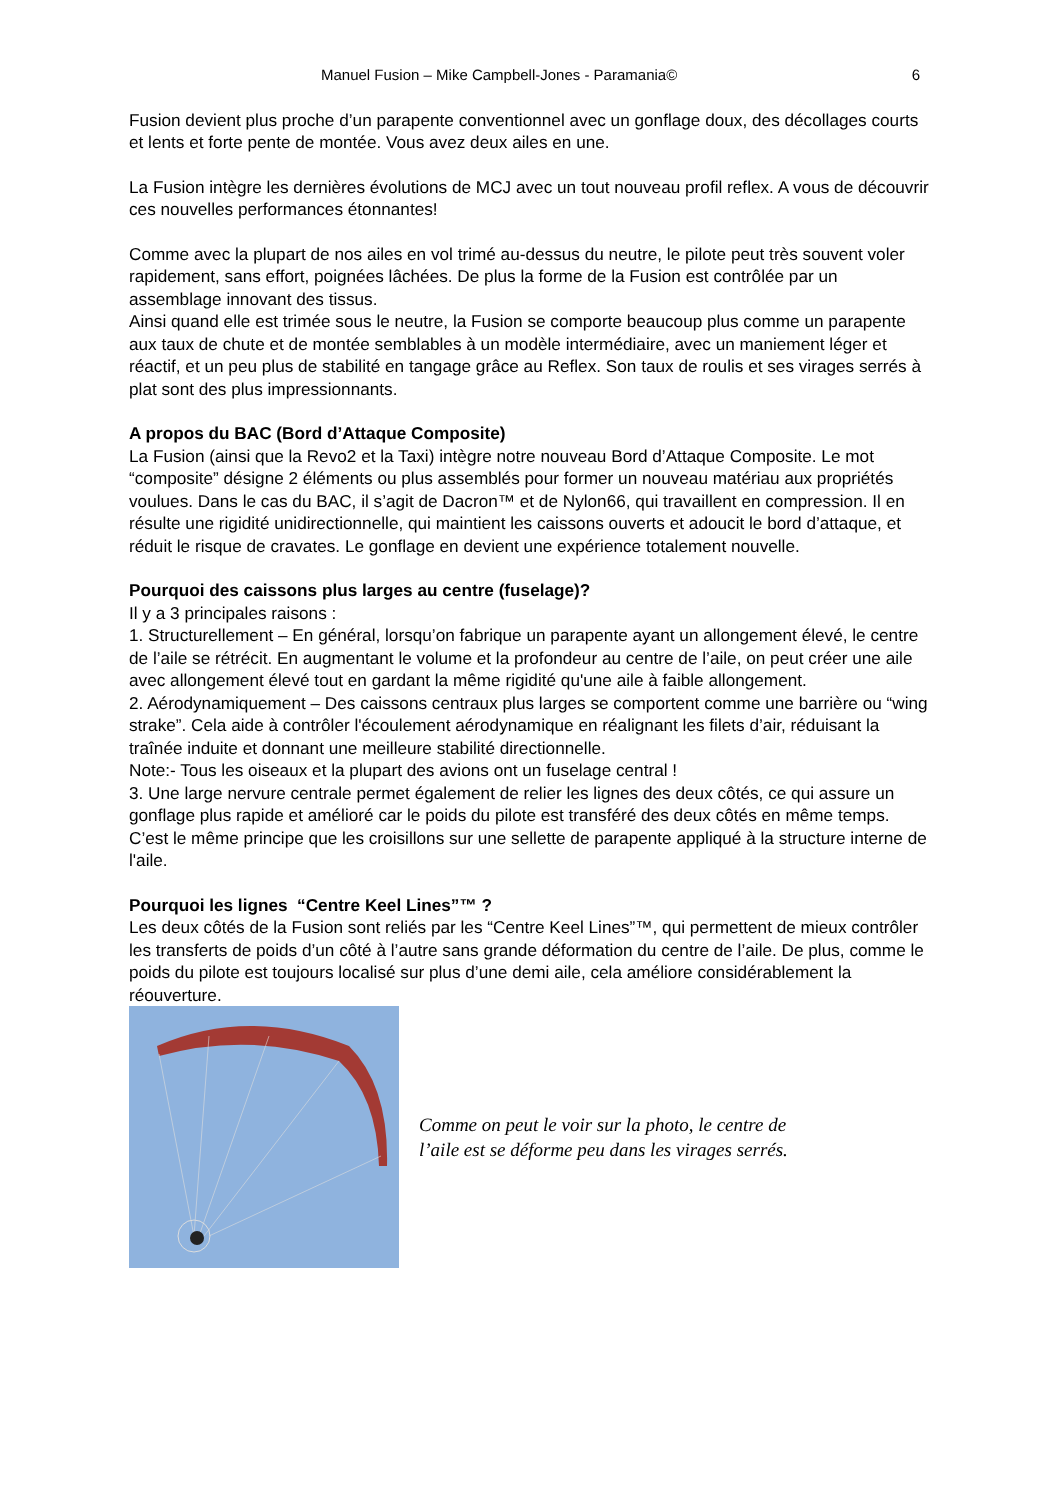Manuel Fusion – Mike Campbell-Jones - Paramania© 6
Fusion devient plus proche d’un parapente conventionnel avec un gonflage doux, des décollages courts et lents et forte pente de montée. Vous avez deux ailes en une.
La Fusion intègre les dernières évolutions de MCJ avec un tout nouveau profil reflex. A vous de découvrir ces nouvelles performances étonnantes!
Comme avec la plupart de nos ailes en vol trimé au-dessus du neutre, le pilote peut très souvent voler rapidement, sans effort, poignées lâchées. De plus la forme de la Fusion est contrôlée par un assemblage innovant des tissus.
Ainsi quand elle est trimée sous le neutre, la Fusion se comporte beaucoup plus comme un parapente aux taux de chute et de montée semblables à un modèle intermédiaire, avec un maniement léger et réactif, et un peu plus de stabilité en tangage grâce au Reflex. Son taux de roulis et ses virages serrés à plat sont des plus impressionnants.
A propos du BAC (Bord d’Attaque Composite)
La Fusion (ainsi que la Revo2 et la Taxi) intègre notre nouveau Bord d’Attaque Composite. Le mot “composite” désigne 2 éléments ou plus assemblés pour former un nouveau matériau aux propriétés voulues. Dans le cas du BAC, il s’agit de Dacron™ et de Nylon66, qui travaillent en compression. Il en résulte une rigidité unidirectionnelle, qui maintient les caissons ouverts et adoucit le bord d’attaque, et réduit le risque de cravates. Le gonflage en devient une expérience totalement nouvelle.
Pourquoi des caissons plus larges au centre (fuselage)?
Il y a 3 principales raisons :
1. Structurellement – En général, lorsqu’on fabrique un parapente ayant un allongement élevé, le centre de l’aile se rétrécit. En augmentant le volume et la profondeur au centre de l’aile, on peut créer une aile avec allongement élevé tout en gardant la même rigidité qu'une aile à faible allongement.
2. Aérodynamiquement – Des caissons centraux plus larges se comportent comme une barrière ou “wing strake”. Cela aide à contrôler l'écoulement aérodynamique en réalignant les filets d’air, réduisant la traînée induite et donnant une meilleure stabilité directionnelle.
Note:- Tous les oiseaux et la plupart des avions ont un fuselage central !
3. Une large nervure centrale permet également de relier les lignes des deux côtés, ce qui assure un gonflage plus rapide et amélioré car le poids du pilote est transféré des deux côtés en même temps. C’est le même principe que les croisillons sur une sellette de parapente appliqué à la structure interne de l'aile.
Pourquoi les lignes “Centre Keel Lines”™ ?
Les deux côtés de la Fusion sont reliés par les “Centre Keel Lines”™, qui permettent de mieux contrôler les transferts de poids d’un côté à l’autre sans grande déformation du centre de l’aile. De plus, comme le poids du pilote est toujours localisé sur plus d’une demi aile, cela améliore considérablement la réouverture.
Comme on peut le voir sur la photo, le centre de
l’aile est se déforme peu dans les virages serrés.